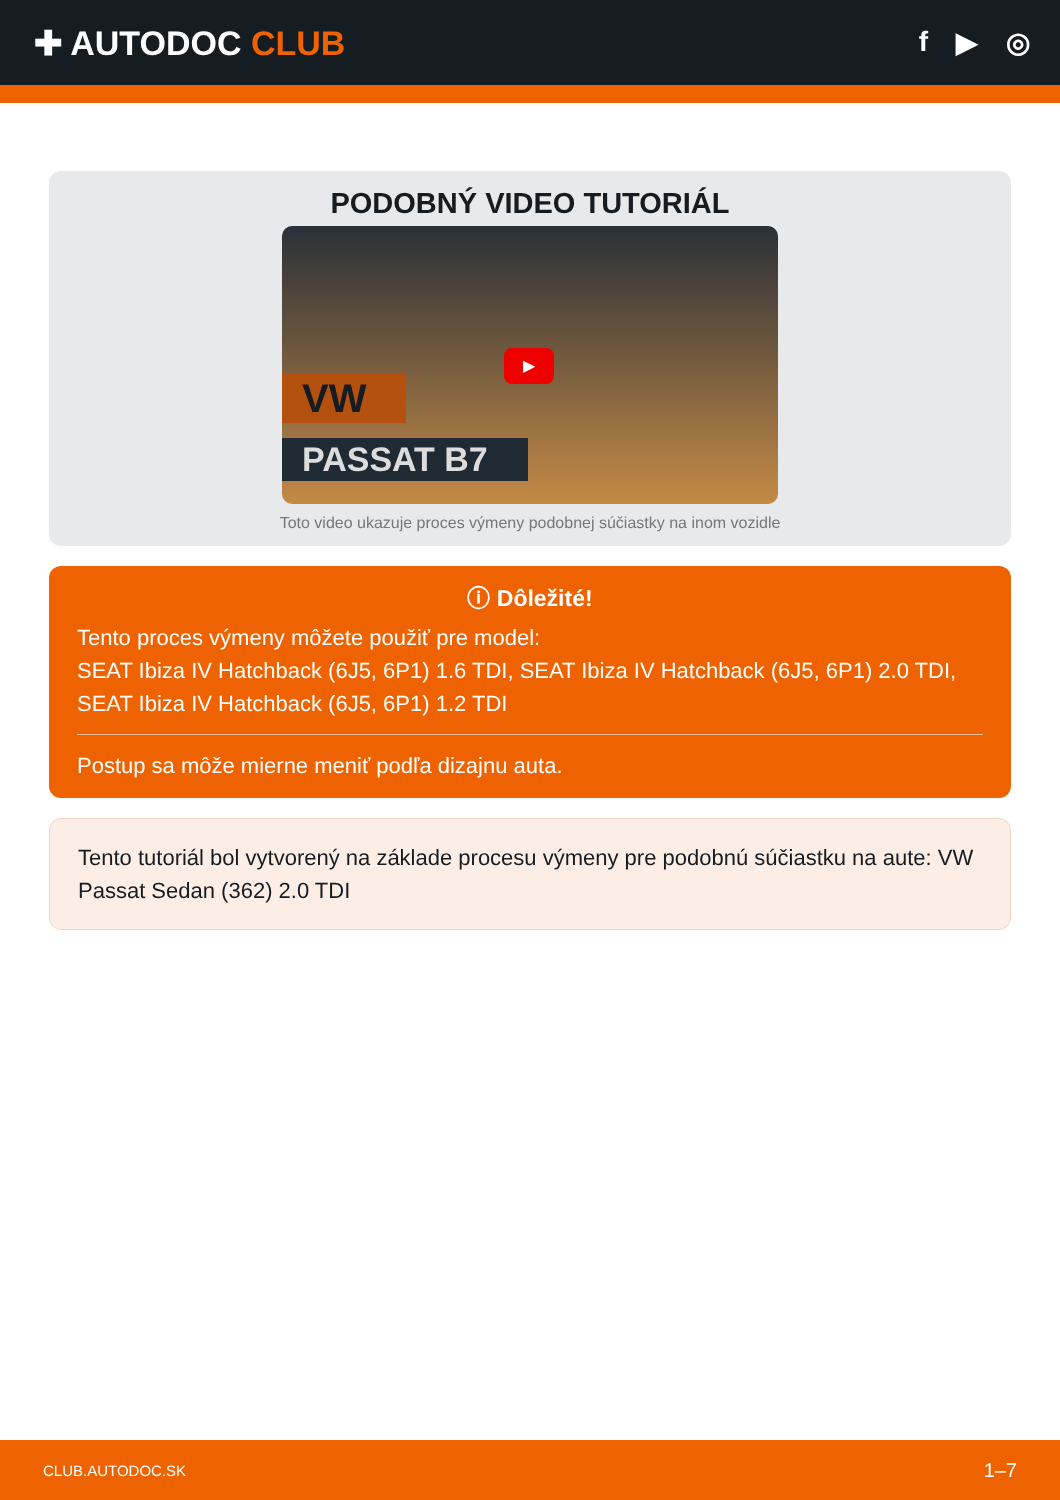✚ AUTODOC CLUB
f ▶ ◎
PODOBNÝ VIDEO TUTORIÁL
VW
PASSAT B7
▶
Toto video ukazuje proces výmeny podobnej súčiastky na inom vozidle
ⓘ Dôležité!
Tento proces výmeny môžete použiť pre model:
SEAT Ibiza IV Hatchback (6J5, 6P1) 1.6 TDI, SEAT Ibiza IV Hatchback (6J5, 6P1) 2.0 TDI, SEAT Ibiza IV Hatchback (6J5, 6P1) 1.2 TDI
Postup sa môže mierne meniť podľa dizajnu auta.
Tento tutoriál bol vytvorený na základe procesu výmeny pre podobnú súčiastku na aute: VW Passat Sedan (362) 2.0 TDI
CLUB.AUTODOC.SK 1–7